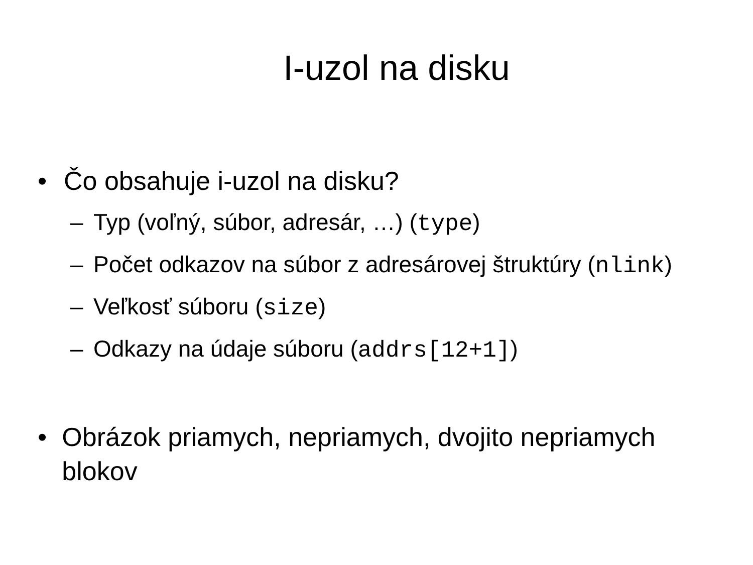I-uzol na disku
• Čo obsahuje i-uzol na disku?
– Typ (voľný, súbor, adresár, …) (type)
– Počet odkazov na súbor z adresárovej štruktúry (nlink)
– Veľkosť súboru (size)
– Odkazy na údaje súboru (addrs[12+1])
• Obrázok priamych, nepriamych, dvojito nepriamych blokov